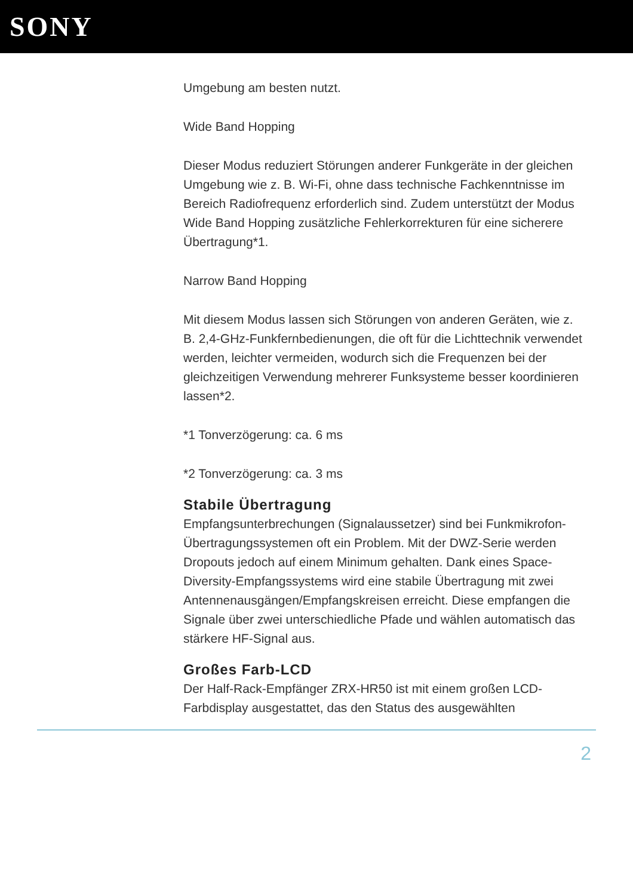SONY
Umgebung am besten nutzt.
Wide Band Hopping
Dieser Modus reduziert Störungen anderer Funkgeräte in der gleichen Umgebung wie z. B. Wi-Fi, ohne dass technische Fachkenntnisse im Bereich Radiofrequenz erforderlich sind. Zudem unterstützt der Modus Wide Band Hopping zusätzliche Fehlerkorrekturen für eine sicherere Übertragung*1.
Narrow Band Hopping
Mit diesem Modus lassen sich Störungen von anderen Geräten, wie z. B. 2,4-GHz-Funkfernbedienungen, die oft für die Lichttechnik verwendet werden, leichter vermeiden, wodurch sich die Frequenzen bei der gleichzeitigen Verwendung mehrerer Funksysteme besser koordinieren lassen*2.
*1 Tonverzögerung: ca. 6 ms
*2 Tonverzögerung: ca. 3 ms
Stabile Übertragung
Empfangsunterbrechungen (Signalaussetzer) sind bei Funkmikrofon-Übertragungssystemen oft ein Problem. Mit der DWZ-Serie werden Dropouts jedoch auf einem Minimum gehalten. Dank eines Space-Diversity-Empfangssystems wird eine stabile Übertragung mit zwei Antennenausgängen/Empfangskreisen erreicht. Diese empfangen die Signale über zwei unterschiedliche Pfade und wählen automatisch das stärkere HF-Signal aus.
Großes Farb-LCD
Der Half-Rack-Empfänger ZRX-HR50 ist mit einem großen LCD-Farbdisplay ausgestattet, das den Status des ausgewählten
2